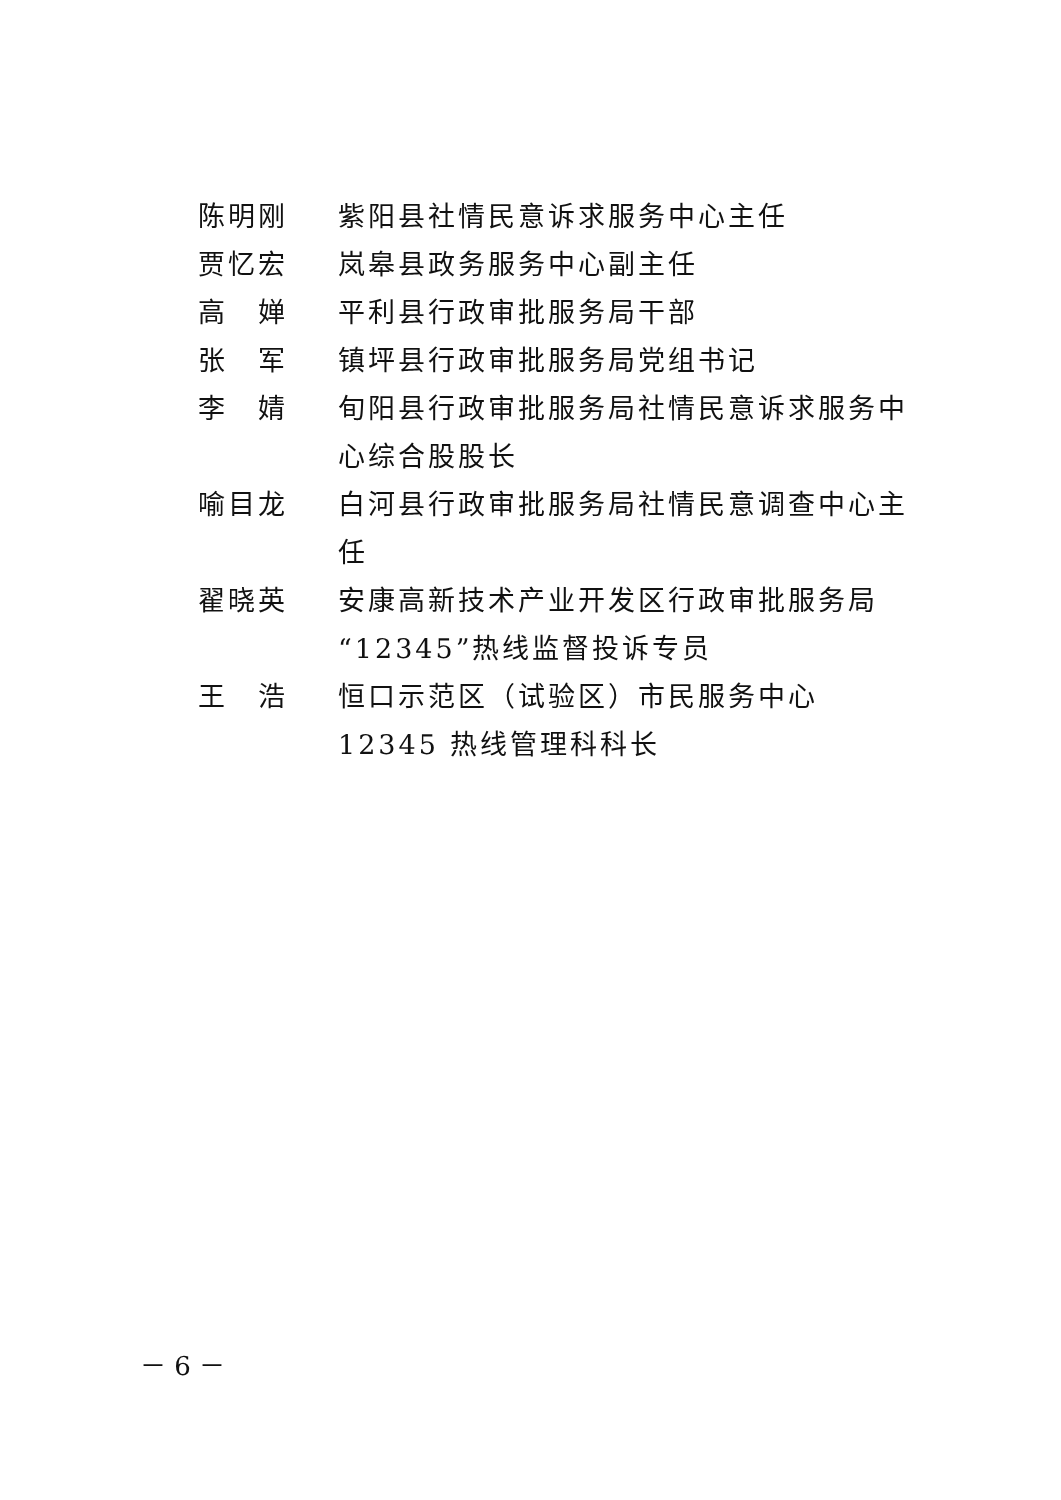陈明刚 紫阳县社情民意诉求服务中心主任
贾忆宏 岚皋县政务服务中心副主任
高　婵 平利县行政审批服务局干部
张　军 镇坪县行政审批服务局党组书记
李　婧 旬阳县行政审批服务局社情民意诉求服务中心综合股股长
喻目龙 白河县行政审批服务局社情民意调查中心主任
翟晓英 安康高新技术产业开发区行政审批服务局“12345”热线监督投诉专员
王　浩 恒口示范区（试验区）市民服务中心 12345 热线管理科科长
－ 6 －